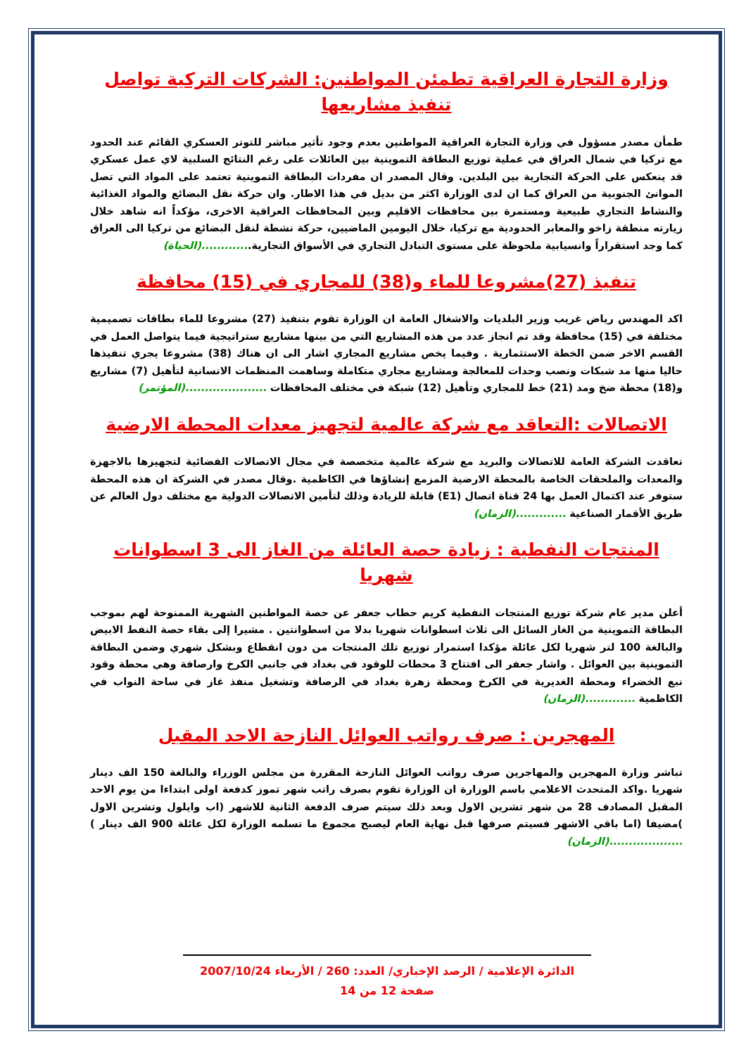وزارة التجارة العراقية تطمئن المواطنين: الشركات التركية تواصل تنفيذ مشاريعها
طمأن مصدر مسؤول في وزارة التجارة العراقية المواطنين بعدم وجود تأثير مباشر للتوتر العسكري القائم عند الحدود مع تركيا في شمال العراق في عملية توزيع البطاقة التموينية بين العائلات على رغم النتائج السلبية لاي عمل عسكري قد ينعكس على الحركة التجارية بين البلدين. وقال المصدر ان مفردات البطاقة التموينية تعتمد على المواد التي تصل الموانئ الجنوبية من العراق كما ان لدى الوزارة اكثر من بديل في هذا الاطار. وان حركة نقل البضائع والمواد الغذائية والنشاط التجاري طبيعية ومستمرة بين محافظات الاقليم وبين المحافظات العراقية الاخرى، مؤكداً انه شاهد خلال زيارته منطقة زاخو والمعابر الحدودية مع تركيا، خلال اليومين الماضيين، حركة نشطة لنقل البضائع من تركيا الى العراق كما وجد استقراراً وانسيابية ملحوظة على مستوى التبادل التجاري في الأسواق التجارية.............(الحياة)
تنفيذ (27)مشروعا للماء و(38) للمجاري في (15) محافظة
اكد المهندس رياض غريب وزير البلديات والاشغال العامة ان الوزارة تقوم بتنفيذ (27) مشروعا للماء بطاقات تصميمية مختلفة في (15) محافظة وقد تم انجاز عدد من هذه المشاريع التي من بينها مشاريع ستراتيجية فيما يتواصل العمل في القسم الاخر ضمن الخطة الاستثمارية . وفيما يخص مشاريع المجاري اشار الى ان هناك (38) مشروعا يجري تنفيذها حاليا منها مد شبكات ونصب وحدات للمعالجة ومشاريع مجاري متكاملة وساهمت المنظمات الانسانية لتأهيل (7) مشاريع و(18) محطة ضخ ومد (21) خط للمجاري وتأهيل (12) شبكة في مختلف المحافظات .....................(المؤتمر)
الاتصالات :التعاقد مع شركة عالمية لتجهيز معدات المحطة الارضية
تعاقدت الشركة العامة للاتصالات والبريد مع شركة عالمية متخصصة في مجال الاتصالات الفضائية لتجهيزها بالاجهزة والمعدات والملحقات الخاصة بالمحطة الارضية المزمع إنشاؤها في الكاظمية .وقال مصدر في الشركة ان هذه المحطة ستوفر عند اكتمال العمل بها 24 قناة اتصال (E1) قابلة للزيادة وذلك لتأمين الاتصالات الدولية مع مختلف دول العالم عن طريق الأقمار الصناعية .............(الزمان)
المنتجات النفطية : زيادة حصة العائلة من الغاز الى 3 اسطوانات شهريا
أعلن مدير عام شركة توزيع المنتجات النفطية كريم حطاب جعفر عن حصة المواطنين الشهرية الممنوحة لهم بموجب البطاقة التموينية من الغاز السائل الى ثلاث اسطوانات شهريا بدلا من اسطوانتين . مشيرا إلى بقاء حصة النفط الابيض والبالغة 100 لتر شهريا لكل عائلة مؤكدا استمرار توزيع تلك المنتجات من دون انقطاع وبشكل شهري وضمن البطاقة التموينية بين العوائل . واشار جعفر الى افتتاح 3 محطات للوقود في بغداد في جانبي الكرخ وارصافة وهي محطة وقود نبع الخضراء ومحطة الغديرية في الكرخ ومحطة زهرة بغداد في الرصافة وتشغيل منفذ غاز في ساحة النواب في الكاظمية .............(الزمان)
المهجرين : صرف رواتب العوائل النازحة الاحد المقبل
تباشر وزارة المهجرين والمهاجرين صرف رواتب العوائل النازحة المقررة من مجلس الوزراء والبالغة 150 الف دينار شهريا .واكد المتحدث الاعلامي باسم الوزارة ان الوزارة تقوم بصرف راتب شهر تموز كدفعة اولى ابتداءا من يوم الاحد المقبل المصادف 28 من شهر تشرين الاول وبعد ذلك سيتم صرف الدفعة الثانية للاشهر (اب وايلول وتشرين الاول )مضيفا (اما باقي الاشهر فسيتم صرفها قبل نهاية العام ليصبح مجموع ما تسلمه الوزارة لكل عائلة 900 الف دينار ) ...................(الزمان)
الدائرة الإعلامية / الرصد الإخباري/ العدد: 260 / الأربعاء 2007/10/24
صفحة 12 من 14